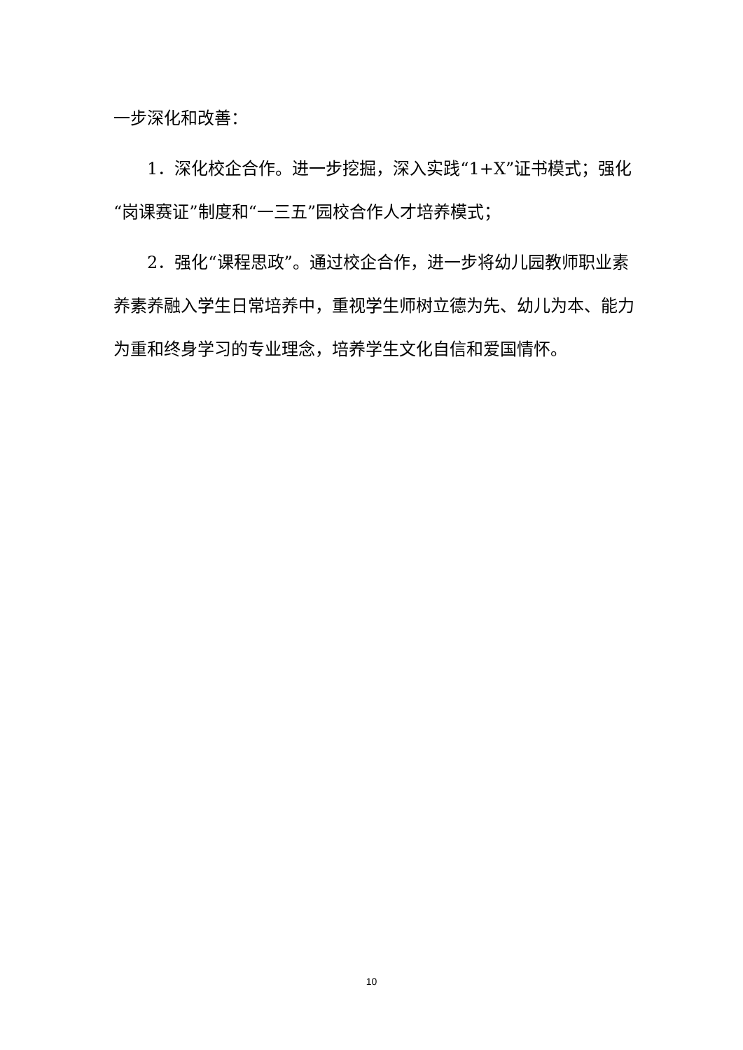一步深化和改善：
1．深化校企合作。进一步挖掘，深入实践“1+X”证书模式；强化“岗课赛证”制度和“一三五”园校合作人才培养模式；
2．强化“课程思政”。通过校企合作，进一步将幼儿园教师职业素养素养融入学生日常培养中，重视学生师树立德为先、幼儿为本、能力为重和终身学习的专业理念，培养学生文化自信和爱国情怀。
10